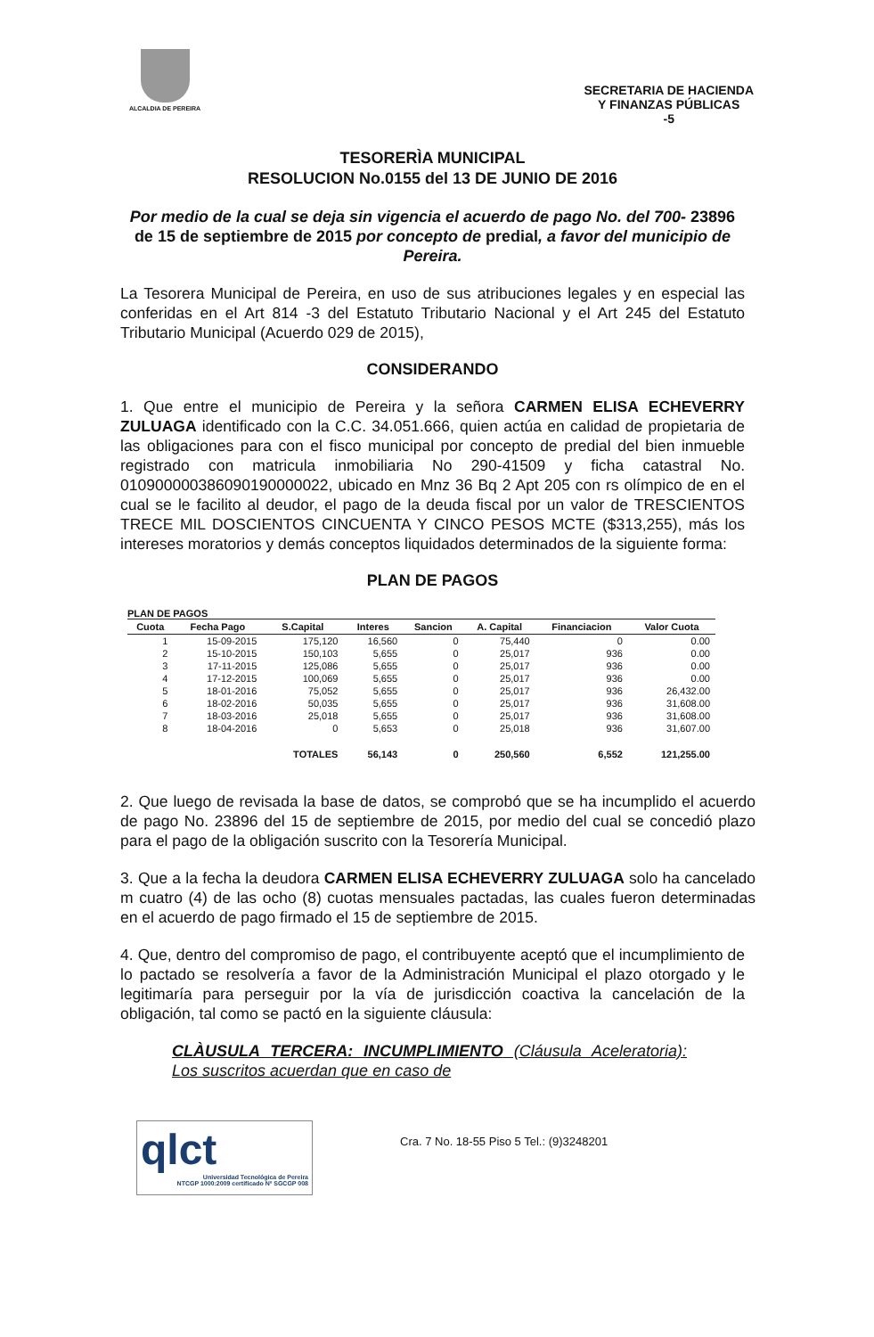ALCALDIA DE PEREIRA
SECRETARIA DE HACIENDA
Y FINANZAS PÚBLICAS
-5
TESORERÌA MUNICIPAL
RESOLUCION No.0155 del 13 DE JUNIO DE 2016
Por medio de la cual se deja sin vigencia el acuerdo de pago No. del 700- 23896 de 15 de septiembre de 2015 por concepto de predial, a favor del municipio de Pereira.
La Tesorera Municipal de Pereira, en uso de sus atribuciones legales y en especial las conferidas en el Art 814 -3 del Estatuto Tributario Nacional y el Art 245 del Estatuto Tributario Municipal (Acuerdo 029 de 2015),
CONSIDERANDO
1. Que entre el municipio de Pereira y la señora CARMEN ELISA ECHEVERRY ZULUAGA identificado con la C.C. 34.051.666, quien actúa en calidad de propietaria de las obligaciones para con el fisco municipal por concepto de predial del bien inmueble registrado con matricula inmobiliaria No 290-41509 y ficha catastral No. 010900000386090190000022, ubicado en Mnz 36 Bq 2 Apt 205 con rs olímpico de en el cual se le facilito al deudor, el pago de la deuda fiscal por un valor de TRESCIENTOS TRECE MIL DOSCIENTOS CINCUENTA Y CINCO PESOS MCTE ($313,255), más los intereses moratorios y demás conceptos liquidados determinados de la siguiente forma:
PLAN DE PAGOS
PLAN DE PAGOS
| Cuota | Fecha Pago | S.Capital | Interes | Sancion | A. Capital | Financiacion | Valor Cuota |
| --- | --- | --- | --- | --- | --- | --- | --- |
| 1 | 15-09-2015 | 175,120 | 16,560 | 0 | 75,440 | 0 | 0.00 |
| 2 | 15-10-2015 | 150,103 | 5,655 | 0 | 25,017 | 936 | 0.00 |
| 3 | 17-11-2015 | 125,086 | 5,655 | 0 | 25,017 | 936 | 0.00 |
| 4 | 17-12-2015 | 100,069 | 5,655 | 0 | 25,017 | 936 | 0.00 |
| 5 | 18-01-2016 | 75,052 | 5,655 | 0 | 25,017 | 936 | 26,432.00 |
| 6 | 18-02-2016 | 50,035 | 5,655 | 0 | 25,017 | 936 | 31,608.00 |
| 7 | 18-03-2016 | 25,018 | 5,655 | 0 | 25,017 | 936 | 31,608.00 |
| 8 | 18-04-2016 | 0 | 5,653 | 0 | 25,018 | 936 | 31,607.00 |
| | | TOTALES | 56,143 | 0 | 250,560 | 6,552 | 121,255.00 |
2. Que luego de revisada la base de datos, se comprobó que se ha incumplido el acuerdo de pago No. 23896 del 15 de septiembre de 2015, por medio del cual se concedió plazo para el pago de la obligación suscrito con la Tesorería Municipal.
3. Que a la fecha la deudora CARMEN ELISA ECHEVERRY ZULUAGA solo ha cancelado m cuatro (4) de las ocho (8) cuotas mensuales pactadas, las cuales fueron determinadas en el acuerdo de pago firmado el 15 de septiembre de 2015.
4. Que, dentro del compromiso de pago, el contribuyente aceptó que el incumplimiento de lo pactado se resolvería a favor de la Administración Municipal el plazo otorgado y le legitimaría para perseguir por la vía de jurisdicción coactiva la cancelación de la obligación, tal como se pactó en la siguiente cláusula:
CLÀUSULA TERCERA: INCUMPLIMIENTO (Cláusula Aceleratoria): Los suscritos acuerdan que en caso de
qlct
Universidad Tecnológica de Pereira
NTCGP 1000:2009 certificado Nº SGCGP 008
Cra. 7 No. 18-55 Piso 5 Tel.: (9)3248201